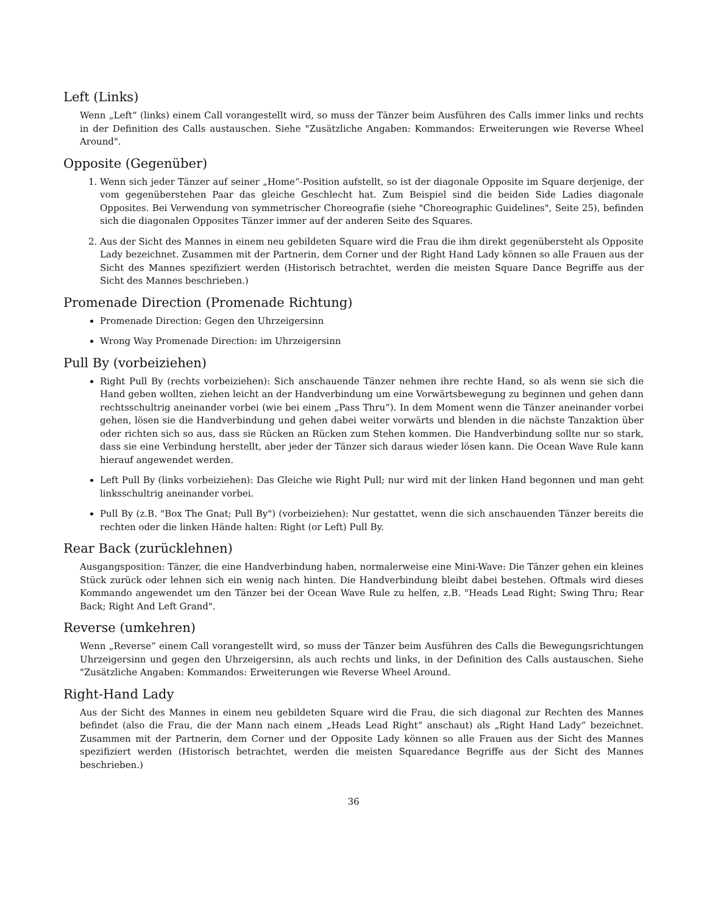Left (Links)
Wenn „Left“ (links) einem Call vorangestellt wird, so muss der Tänzer beim Ausführen des Calls immer links und rechts in der Definition des Calls austauschen. Siehe "Zusätzliche Angaben: Kommandos: Erweiterungen wie Reverse Wheel Around".
Opposite (Gegenüber)
1. Wenn sich jeder Tänzer auf seiner „Home“-Position aufstellt, so ist der diagonale Opposite im Square derjenige, der vom gegenüberstehen Paar das gleiche Geschlecht hat. Zum Beispiel sind die beiden Side Ladies diagonale Opposites. Bei Verwendung von symmetrischer Choreografie (siehe "Choreographic Guidelines", Seite 25), befinden sich die diagonalen Opposites Tänzer immer auf der anderen Seite des Squares.
2. Aus der Sicht des Mannes in einem neu gebildeten Square wird die Frau die ihm direkt gegenübersteht als Opposite Lady bezeichnet. Zusammen mit der Partnerin, dem Corner und der Right Hand Lady können so alle Frauen aus der Sicht des Mannes spezifiziert werden (Historisch betrachtet, werden die meisten Square Dance Begriffe aus der Sicht des Mannes beschrieben.)
Promenade Direction (Promenade Richtung)
Promenade Direction: Gegen den Uhrzeigersinn
Wrong Way Promenade Direction: im Uhrzeigersinn
Pull By (vorbeiziehen)
Right Pull By (rechts vorbeiziehen): Sich anschauende Tänzer nehmen ihre rechte Hand, so als wenn sie sich die Hand geben wollten, ziehen leicht an der Handverbindung um eine Vorwärtsbewegung zu beginnen und gehen dann rechtsschultrig aneinander vorbei (wie bei einem „Pass Thru“). In dem Moment wenn die Tänzer aneinander vorbei gehen, lösen sie die Handverbindung und gehen dabei weiter vorwärts und blenden in die nächste Tanzaktion über oder richten sich so aus, dass sie Rücken an Rücken zum Stehen kommen. Die Handverbindung sollte nur so stark, dass sie eine Verbindung herstellt, aber jeder der Tänzer sich daraus wieder lösen kann. Die Ocean Wave Rule kann hierauf angewendet werden.
Left Pull By (links vorbeiziehen): Das Gleiche wie Right Pull; nur wird mit der linken Hand begonnen und man geht linksschultrig aneinander vorbei.
Pull By (z.B. "Box The Gnat; Pull By") (vorbeiziehen): Nur gestattet, wenn die sich anschauenden Tänzer bereits die rechten oder die linken Hände halten: Right (or Left) Pull By.
Rear Back (zurücklehnen)
Ausgangsposition: Tänzer, die eine Handverbindung haben, normalerweise eine Mini-Wave: Die Tänzer gehen ein kleines Stück zurück oder lehnen sich ein wenig nach hinten. Die Handverbindung bleibt dabei bestehen. Oftmals wird dieses Kommando angewendet um den Tänzer bei der Ocean Wave Rule zu helfen, z.B. "Heads Lead Right; Swing Thru; Rear Back; Right And Left Grand".
Reverse (umkehren)
Wenn „Reverse“ einem Call vorangestellt wird, so muss der Tänzer beim Ausführen des Calls die Bewegungsrichtungen Uhrzeigersinn und gegen den Uhrzeigersinn, als auch rechts und links, in der Definition des Calls austauschen. Siehe "Zusätzliche Angaben: Kommandos: Erweiterungen wie Reverse Wheel Around.
Right-Hand Lady
Aus der Sicht des Mannes in einem neu gebildeten Square wird die Frau, die sich diagonal zur Rechten des Mannes befindet (also die Frau, die der Mann nach einem „Heads Lead Right“ anschaut) als „Right Hand Lady“ bezeichnet. Zusammen mit der Partnerin, dem Corner und der Opposite Lady können so alle Frauen aus der Sicht des Mannes spezifiziert werden (Historisch betrachtet, werden die meisten Squaredance Begriffe aus der Sicht des Mannes beschrieben.)
36